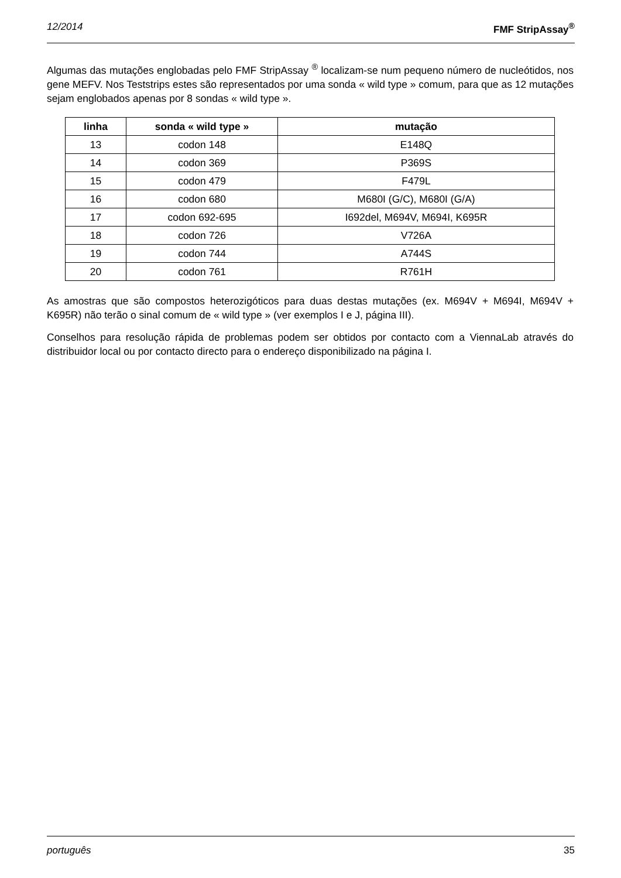12/2014 FMF StripAssay<sup>®</sup>
Algumas das mutações englobadas pelo FMF StripAssay <sup>®</sup> localizam-se num pequeno número de nucleótidos, nos gene MEFV. Nos Teststrips estes são representados por uma sonda « wild type » comum, para que as 12 mutações sejam englobados apenas por 8 sondas « wild type ».
| linha | sonda « wild type » | mutação |
| --- | --- | --- |
| 13 | codon 148 | E148Q |
| 14 | codon 369 | P369S |
| 15 | codon 479 | F479L |
| 16 | codon 680 | M680I (G/C), M680I (G/A) |
| 17 | codon 692-695 | I692del, M694V, M694I, K695R |
| 18 | codon 726 | V726A |
| 19 | codon 744 | A744S |
| 20 | codon 761 | R761H |
As amostras que são compostos heterozigóticos para duas destas mutações (ex. M694V + M694I, M694V + K695R) não terão o sinal comum de « wild type » (ver exemplos I e J, página III).
Conselhos para resolução rápida de problemas podem ser obtidos por contacto com a ViennaLab através do distribuidor local ou por contacto directo para o endereço disponibilizado na página I.
português 35